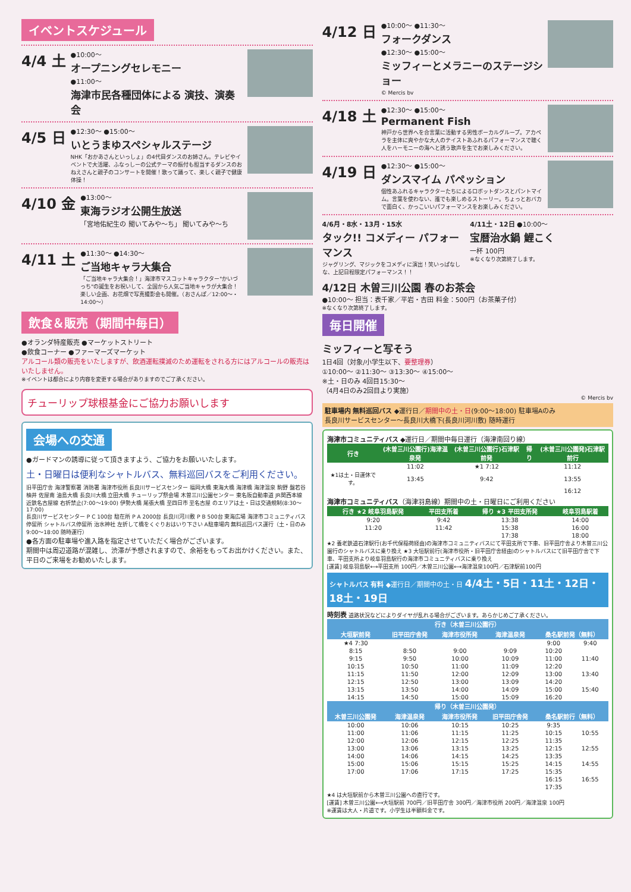イベントスケジュール
4/4 土
●10:00～
オープニングセレモニー
●11:00～
海津市民各種団体による 演技、演奏会
4/5 日
●12:30～ ●15:00～
いとうまゆスペシャルステージ
NHK「おかあさんといっしょ」の4代目ダンスのお姉さん。テレビやイベントで大活躍、ふなっしーの公式テーマの振付も担当するダンスのおねえさんと親子のコンサートを開催！歌って踊って、楽しく親子で健康体操！
4/10 金
●13:00～
東海ラジオ公開生放送
「宮地佑紀生の 聞いてみや～ち」 聞いてみや～ち
4/11 土
●11:30～ ●14:30～
ご当地キャラ大集合
「ご当地キャラ大集合！」海津市マスコットキャラクター"かいづっち"の誕生をお祝いして、全国から人気ご当地キャラが大集合！楽しい企画、お花畑で写真撮影会も開催。（おさんぽ／12:00～・14:00～）
飲食＆販売（期間中毎日）
●オランダ特産販売 ●マーケットストリート
●飲食コーナー ●ファーマーズマーケット
アルコール類の販売をいたしますが、飲酒運転撲滅のため運転をされる方にはアルコールの販売はいたしません。
※イベントは都合により内容を変更する場合がありますのでご了承ください。
チューリップ球根基金にご協力お願いします
会場への交通
●ガードマンの誘導に従って頂きますよう、ご協力をお願いいたします。
土・日曜日は便利なシャトルバス、無料巡回バスをご利用ください。
旧平田庁舎 海津警察署 消防署 海津市役所 長良川サービスセンター 福岡大橋 東海大橋 海津橋 海津温泉 駒野 盤若谷 柚井 佐屋南 油島大橋 長良川大橋 立田大橋 チューリップ祭会場 木曽三川公園センター 東名阪自動車道 JR関西本線 近鉄名古屋線 右折禁止(7:00～19:00) 伊勢大橋 尾張大橋 至四日市 至名古屋 のエリアは土・日は交通規制(8:30～17:00)
長良川サービスセンター P C 100台 駐在所 P A 2000台 長良川河川敷 P B 500台 東海広場 海津市コミュニティバス停留所 シャトルバス停留所 治水神社 左折して橋をくぐりおはいり下さい A駐車場内 無料巡回バス運行（土・日のみ 9:00～18:00 随時運行）
●各方面の駐車場や進入路を指定させていただく場合がございます。
期間中は周辺道路が混雑し、渋滞が予想されますので、余裕をもってお出かけください。また、平日のご来場をお勧めいたします。
4/12 日
●10:00～ ●11:30～
フォークダンス
●12:30～ ●15:00～
ミッフィーとメラニーのステージショー
© Mercis bv
4/18 土
●12:30～ ●15:00～
Permanent Fish
神戸から世界へを合言葉に活動する男性ボーカルグループ。アカペラを主体に爽やかな大人のテイストあふれるパフォーマンスで聴く人をハーモニーの海へと誘う歌声を生でお楽しみください。
4/19 日
●12:30～ ●15:00～
ダンスマイム パペッション
個性あふれるキャラクターたちによるロボットダンスとパントマイム。言葉を使わない、誰でも楽しめるストーリー。ちょっとおバカで面白く、かっこいいパフォーマンスをお楽しみください。
4/6月・8水・13月・15水
タック!! コメディー パフォーマンス
ジャグリング、マジックをコメディに演出！笑いっぱなしな、上記日程限定パフォーマンス！！
4/11土・12日 ●10:00～
宝暦治水鍋 鯉こく
一杯 100円
※なくなり次第終了します。
4/12日 木曽三川公園 春のお茶会
●10:00～ 担当：表千家／平岩・吉田 料金：500円（お茶菓子付）
※なくなり次第終了します。
毎日開催
ミッフィーと写そう
1日4回（対象/小学生以下、要整理券）
①10:00～ ②11:30～ ③13:30～ ④15:00～
※土・日のみ 4回目15:30～
（4月4日のみ2回目より実施）
© Mercis bv
駐車場内 無料巡回バス ◆運行日／期間中の土・日(9:00～18:00) 駐車場Aのみ
長良川サービスセンター～長良川大橋下(長良川河川敷) 随時運行
海津市コミュニティバス ◆運行日／期間中毎日運行（海津南回り線）
| 行き | (木曽三川公園行)海津温泉発 | (木曽三川公園行)石津駅前発 | 帰り | (木曽三川公園発)石津駅前行 |
| --- | --- | --- | --- | --- |
| | 11:02 | ★1 7:12 | | 11:12 |
| ★1は土・日運休です。 | 13:45 | 9:42 | | 13:55 |
| | | | | 16:12 |
海津市コミュニティバス（海津羽島線）期間中の土・日曜日にご利用ください
| 行き ★2 岐阜羽島駅発 | 平田支所着 | 帰り ★3 平田支所発 | 岐阜羽島駅着 |
| --- | --- | --- | --- |
| 9:20 | 9:42 | 13:38 | 14:00 |
| 11:20 | 11:42 | 15:38 | 16:00 |
| | | 17:38 | 18:00 |
★2 養老鉄道石津駅行(お千代保稲荷経由)の海津市コミュニティバスにて平田支所で下車、旧平田庁舎より木曽三川公園行のシャトルバスに乗り換え ★3 大垣駅前行(海津市役所・旧平田庁舎経由)のシャトルバスにて旧平田庁舎で下車、平田支所より岐阜羽島駅行の海津市コミュニティバスに乗り換え
[運賃] 岐阜羽島駅⟷平田支所 100円／木曽三川公園⟷海津温泉100円／石津駅前100円
シャトルバス 有料 ◆運行日／期間中の土・日 4/4土・5日・11土・12日・18土・19日
時刻表 道路状況などによりダイヤが乱れる場合がございます。あらかじめご了承ください。
| 行き（木曽三川公園行） | | | | | |
| --- | --- | --- | --- | --- | --- |
| 大垣駅前発 | 旧平田庁舎発 | 海津市役所発 | 海津温泉発 | 桑名駅前発（無料） | |
| ★4 7:30 | | | | 9:00 | 9:40 |
| 8:15 | 8:50 | 9:00 | 9:09 | 10:20 | |
| 9:15 | 9:50 | 10:00 | 10:09 | 11:00 | 11:40 |
| 10:15 | 10:50 | 11:00 | 11:09 | 12:20 | |
| 11:15 | 11:50 | 12:00 | 12:09 | 13:00 | 13:40 |
| 12:15 | 12:50 | 13:00 | 13:09 | 14:20 | |
| 13:15 | 13:50 | 14:00 | 14:09 | 15:00 | 15:40 |
| 14:15 | 14:50 | 15:00 | 15:09 | 16:20 | |
| 帰り（木曽三川公園発） | | | | | |
| 木曽三川公園発 | 海津温泉発 | 海津市役所発 | 旧平田庁舎発 | 桑名駅前行（無料） | |
| 10:00 | 10:06 | 10:15 | 10:25 | 9:35 | |
| 11:00 | 11:06 | 11:15 | 11:25 | 10:15 | 10:55 |
| 12:00 | 12:06 | 12:15 | 12:25 | 11:35 | |
| 13:00 | 13:06 | 13:15 | 13:25 | 12:15 | 12:55 |
| 14:00 | 14:06 | 14:15 | 14:25 | 13:35 | |
| 15:00 | 15:06 | 15:15 | 15:25 | 14:15 | 14:55 |
| 17:00 | 17:06 | 17:15 | 17:25 | 15:35 | |
| | | | | 16:15 | 16:55 |
| | | | | 17:35 | |
★4 は大垣駅前から木曽三川公園への直行です。
[運賃] 木曽三川公園⟷大垣駅前 700円／旧平田庁舎 300円／海津市役所 200円／海津温泉 100円
※運賃は大人・片道です。小学生は半額料金です。